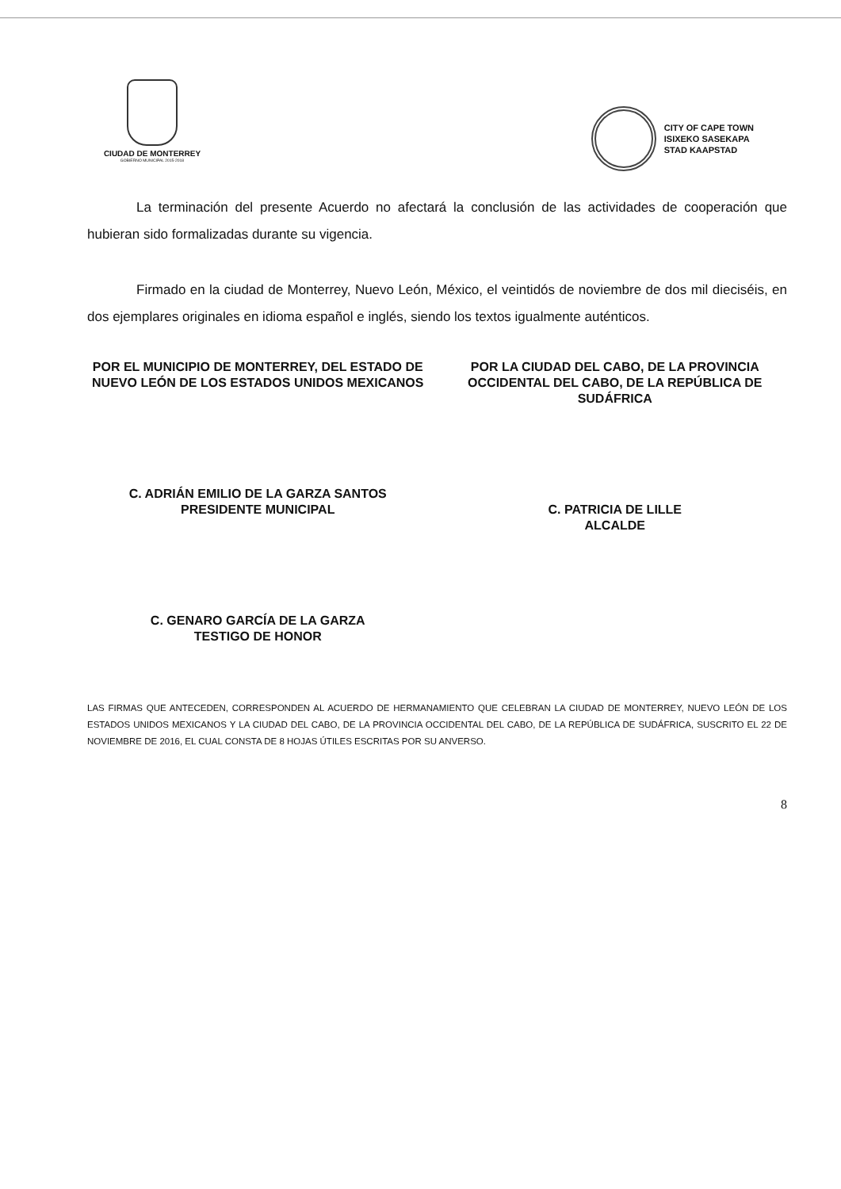CIUDAD DE MONTERREY
GOBIERNO MUNICIPAL 2015-2018
CITY OF CAPE TOWN
ISIXEKO SASEKAPA
STAD KAAPSTAD
La terminación del presente Acuerdo no afectará la conclusión de las actividades de cooperación que hubieran sido formalizadas durante su vigencia.
Firmado en la ciudad de Monterrey, Nuevo León, México, el veintidós de noviembre de dos mil dieciséis, en dos ejemplares originales en idioma español e inglés, siendo los textos igualmente auténticos.
POR EL MUNICIPIO DE MONTERREY, DEL ESTADO DE NUEVO LEÓN DE LOS ESTADOS UNIDOS MEXICANOS
C. ADRIÁN EMILIO DE LA GARZA SANTOS
PRESIDENTE MUNICIPAL
C. GENARO GARCÍA DE LA GARZA
TESTIGO DE HONOR
POR LA CIUDAD DEL CABO, DE LA PROVINCIA OCCIDENTAL DEL CABO, DE LA REPÚBLICA DE SUDÁFRICA
C. PATRICIA DE LILLE
ALCALDE
LAS FIRMAS QUE ANTECEDEN, CORRESPONDEN AL ACUERDO DE HERMANAMIENTO QUE CELEBRAN LA CIUDAD DE MONTERREY, NUEVO LEÓN DE LOS ESTADOS UNIDOS MEXICANOS Y LA CIUDAD DEL CABO, DE LA PROVINCIA OCCIDENTAL DEL CABO, DE LA REPÚBLICA DE SUDÁFRICA, SUSCRITO EL 22 DE NOVIEMBRE DE 2016, EL CUAL CONSTA DE 8 HOJAS ÚTILES ESCRITAS POR SU ANVERSO.
8